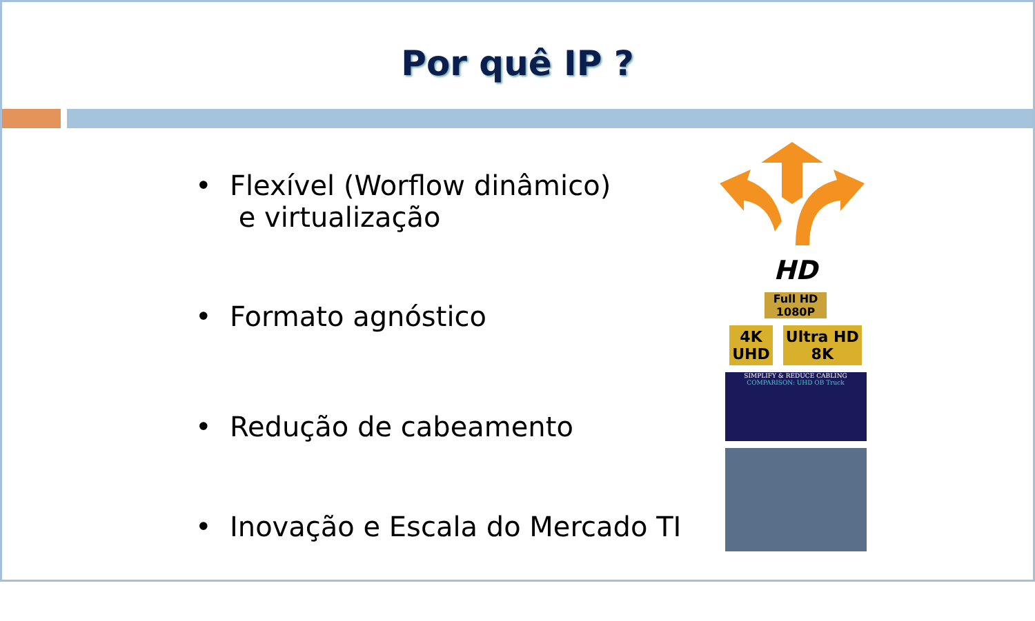Por quê IP ?
• Flexível (Worflow dinâmico)
e virtualização
• Formato agnóstico
• Redução de cabeamento
• Inovação e Escala do Mercado TI
HD
Full HD
1080P
4K
UHD Ultra HD
8K
SIMPLIFY & REDUCE CABLING
COMPARISON: UHD OB Truck